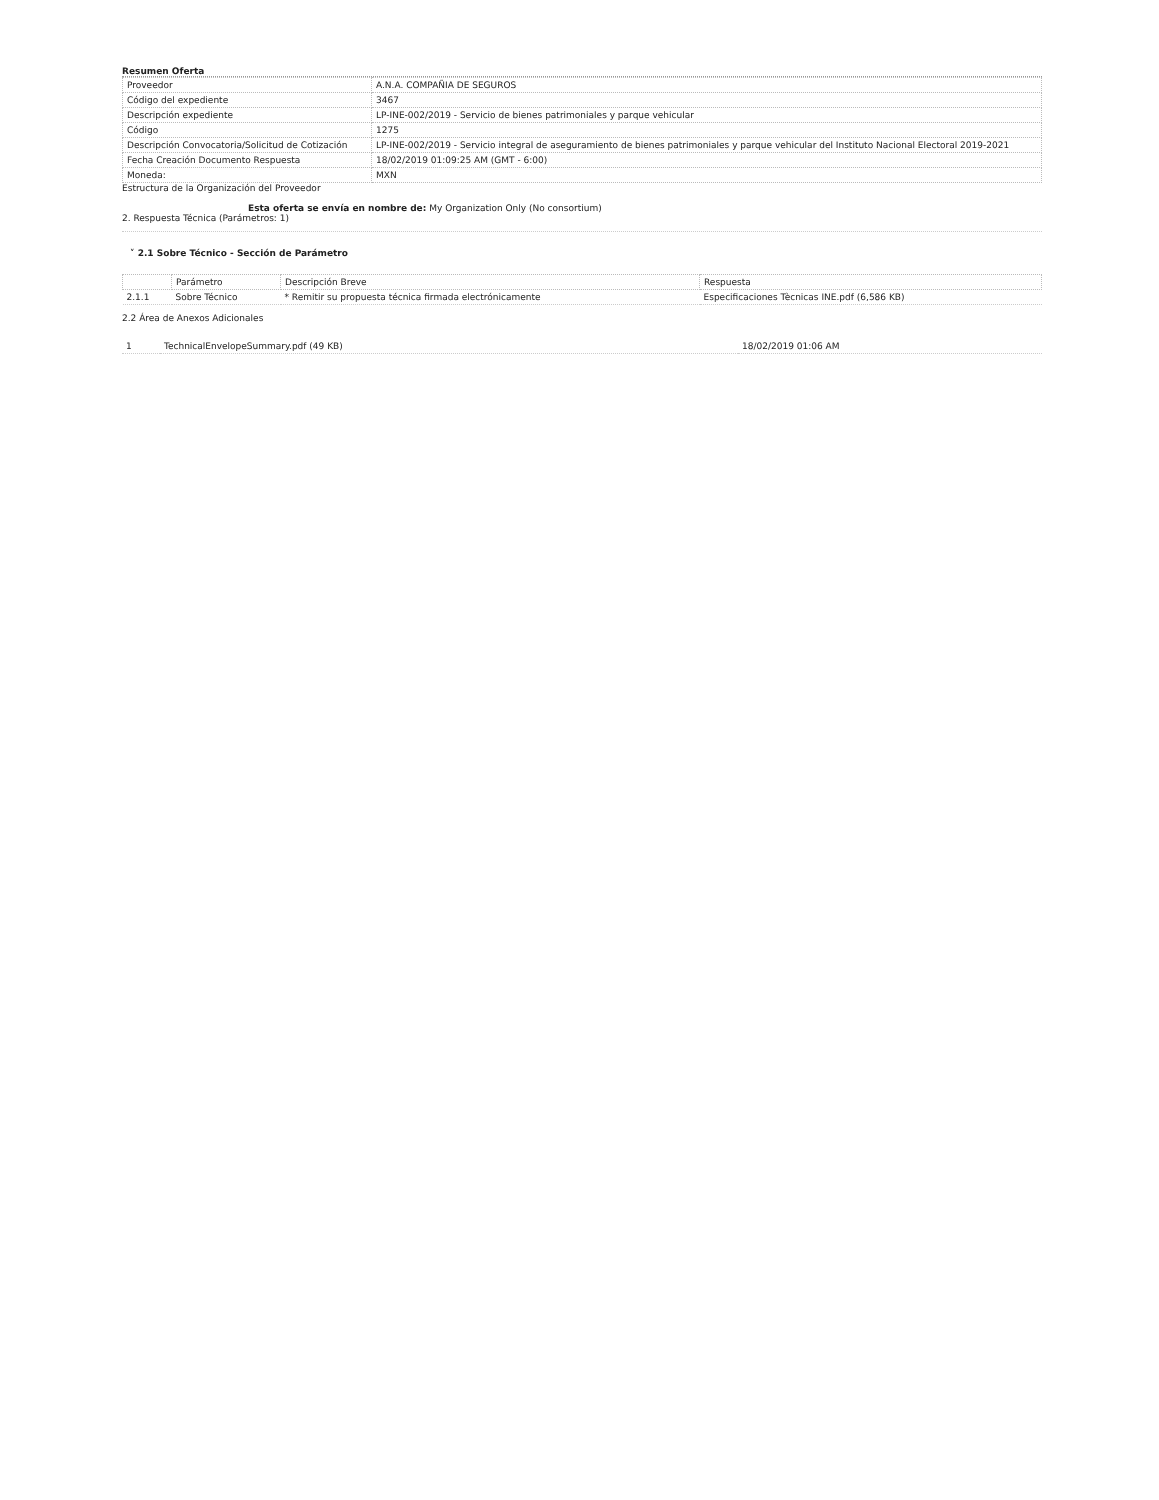Resumen Oferta
| Proveedor | A.N.A. COMPAÑIA DE SEGUROS |
| Código del expediente | 3467 |
| Descripción expediente | LP-INE-002/2019 - Servicio de bienes patrimoniales y parque vehicular |
| Código | 1275 |
| Descripción Convocatoria/Solicitud de Cotización | LP-INE-002/2019 - Servicio integral de aseguramiento de bienes patrimoniales y parque vehicular del Instituto Nacional Electoral 2019-2021 |
| Fecha Creación Documento Respuesta | 18/02/2019 01:09:25 AM (GMT - 6:00) |
| Moneda: | MXN |
Estructura de la Organización del Proveedor
Esta oferta se envía en nombre de: My Organization Only (No consortium)
2. Respuesta Técnica (Parámetros: 1)
˅ 2.1 Sobre Técnico - Sección de Parámetro
| | Parámetro | Descripción Breve | Respuesta |
| --- | --- | --- | --- |
| 2.1.1 | Sobre Técnico | * Remitir su propuesta técnica firmada electrónicamente | Especificaciones Tècnicas INE.pdf (6,586 KB) |
2.2 Área de Anexos Adicionales
| 1 | TechnicalEnvelopeSummary.pdf (49 KB) | 18/02/2019 01:06 AM |